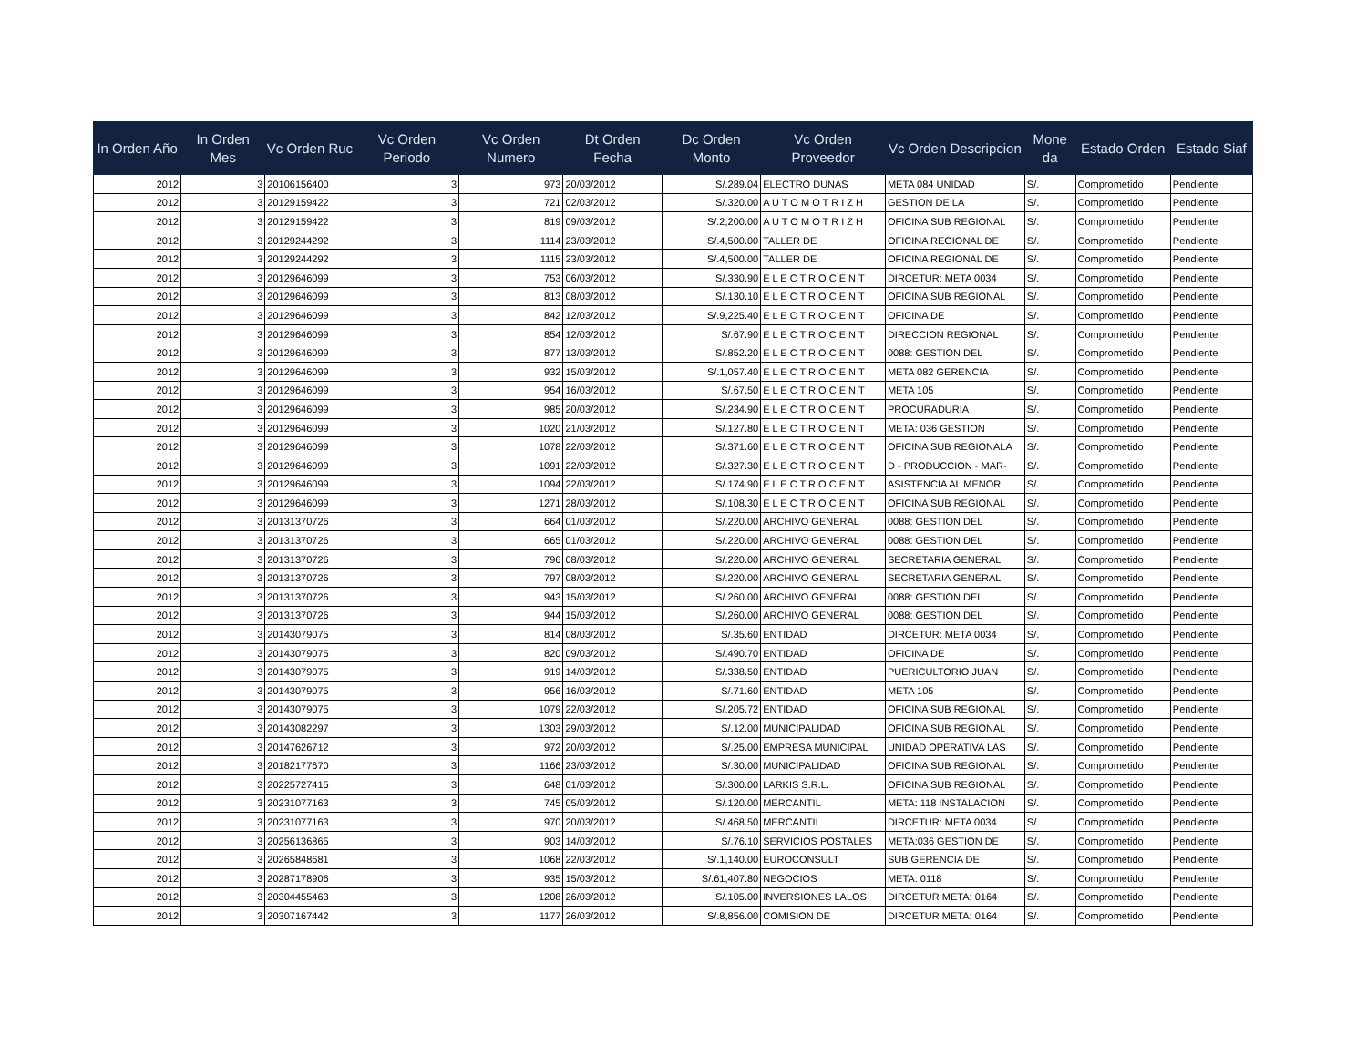| In Orden Año | In Orden Mes | Vc Orden Ruc | Vc Orden Periodo | Vc Orden Numero | Dt Orden Fecha | Dc Orden Monto | Vc Orden Proveedor | Vc Orden Descripcion | Mone da | Estado Orden | Estado Siaf |
| --- | --- | --- | --- | --- | --- | --- | --- | --- | --- | --- | --- |
| 2012 | 3 | 20106156400 | 3 | 973 | 20/03/2012 | S/.289.04 | ELECTRO DUNAS | META 084 UNIDAD | S/. | Comprometido | Pendiente |
| 2012 | 3 | 20129159422 | 3 | 721 | 02/03/2012 | S/.320.00 | A U T O M O T R I Z H | GESTION DE LA | S/. | Comprometido | Pendiente |
| 2012 | 3 | 20129159422 | 3 | 819 | 09/03/2012 | S/.2,200.00 | A U T O M O T R I Z H | OFICINA SUB REGIONAL | S/. | Comprometido | Pendiente |
| 2012 | 3 | 20129244292 | 3 | 1114 | 23/03/2012 | S/.4,500.00 | TALLER DE | OFICINA REGIONAL DE | S/. | Comprometido | Pendiente |
| 2012 | 3 | 20129244292 | 3 | 1115 | 23/03/2012 | S/.4,500.00 | TALLER DE | OFICINA REGIONAL DE | S/. | Comprometido | Pendiente |
| 2012 | 3 | 20129646099 | 3 | 753 | 06/03/2012 | S/.330.90 | E L E C T R O C E N T | DIRCETUR: META 0034 | S/. | Comprometido | Pendiente |
| 2012 | 3 | 20129646099 | 3 | 813 | 08/03/2012 | S/.130.10 | E L E C T R O C E N T | OFICINA SUB REGIONAL | S/. | Comprometido | Pendiente |
| 2012 | 3 | 20129646099 | 3 | 842 | 12/03/2012 | S/.9,225.40 | E L E C T R O C E N T | OFICINA DE | S/. | Comprometido | Pendiente |
| 2012 | 3 | 20129646099 | 3 | 854 | 12/03/2012 | S/.67.90 | E L E C T R O C E N T | DIRECCION REGIONAL | S/. | Comprometido | Pendiente |
| 2012 | 3 | 20129646099 | 3 | 877 | 13/03/2012 | S/.852.20 | E L E C T R O C E N T | 0088: GESTION DEL | S/. | Comprometido | Pendiente |
| 2012 | 3 | 20129646099 | 3 | 932 | 15/03/2012 | S/.1,057.40 | E L E C T R O C E N T | META 082 GERENCIA | S/. | Comprometido | Pendiente |
| 2012 | 3 | 20129646099 | 3 | 954 | 16/03/2012 | S/.67.50 | E L E C T R O C E N T | META 105 | S/. | Comprometido | Pendiente |
| 2012 | 3 | 20129646099 | 3 | 985 | 20/03/2012 | S/.234.90 | E L E C T R O C E N T | PROCURADURIA | S/. | Comprometido | Pendiente |
| 2012 | 3 | 20129646099 | 3 | 1020 | 21/03/2012 | S/.127.80 | E L E C T R O C E N T | META: 036 GESTION | S/. | Comprometido | Pendiente |
| 2012 | 3 | 20129646099 | 3 | 1078 | 22/03/2012 | S/.371.60 | E L E C T R O C E N T | OFICINA SUB REGIONALA | S/. | Comprometido | Pendiente |
| 2012 | 3 | 20129646099 | 3 | 1091 | 22/03/2012 | S/.327.30 | E L E C T R O C E N T | D - PRODUCCION - MAR- | S/. | Comprometido | Pendiente |
| 2012 | 3 | 20129646099 | 3 | 1094 | 22/03/2012 | S/.174.90 | E L E C T R O C E N T | ASISTENCIA AL MENOR | S/. | Comprometido | Pendiente |
| 2012 | 3 | 20129646099 | 3 | 1271 | 28/03/2012 | S/.108.30 | E L E C T R O C E N T | OFICINA SUB REGIONAL | S/. | Comprometido | Pendiente |
| 2012 | 3 | 20131370726 | 3 | 664 | 01/03/2012 | S/.220.00 | ARCHIVO GENERAL | 0088: GESTION DEL | S/. | Comprometido | Pendiente |
| 2012 | 3 | 20131370726 | 3 | 665 | 01/03/2012 | S/.220.00 | ARCHIVO GENERAL | 0088: GESTION DEL | S/. | Comprometido | Pendiente |
| 2012 | 3 | 20131370726 | 3 | 796 | 08/03/2012 | S/.220.00 | ARCHIVO GENERAL | SECRETARIA GENERAL | S/. | Comprometido | Pendiente |
| 2012 | 3 | 20131370726 | 3 | 797 | 08/03/2012 | S/.220.00 | ARCHIVO GENERAL | SECRETARIA GENERAL | S/. | Comprometido | Pendiente |
| 2012 | 3 | 20131370726 | 3 | 943 | 15/03/2012 | S/.260.00 | ARCHIVO GENERAL | 0088: GESTION DEL | S/. | Comprometido | Pendiente |
| 2012 | 3 | 20131370726 | 3 | 944 | 15/03/2012 | S/.260.00 | ARCHIVO GENERAL | 0088: GESTION DEL | S/. | Comprometido | Pendiente |
| 2012 | 3 | 20143079075 | 3 | 814 | 08/03/2012 | S/.35.60 | ENTIDAD | DIRCETUR: META 0034 | S/. | Comprometido | Pendiente |
| 2012 | 3 | 20143079075 | 3 | 820 | 09/03/2012 | S/.490.70 | ENTIDAD | OFICINA DE | S/. | Comprometido | Pendiente |
| 2012 | 3 | 20143079075 | 3 | 919 | 14/03/2012 | S/.338.50 | ENTIDAD | PUERICULTORIO JUAN | S/. | Comprometido | Pendiente |
| 2012 | 3 | 20143079075 | 3 | 956 | 16/03/2012 | S/.71.60 | ENTIDAD | META 105 | S/. | Comprometido | Pendiente |
| 2012 | 3 | 20143079075 | 3 | 1079 | 22/03/2012 | S/.205.72 | ENTIDAD | OFICINA SUB REGIONAL | S/. | Comprometido | Pendiente |
| 2012 | 3 | 20143082297 | 3 | 1303 | 29/03/2012 | S/.12.00 | MUNICIPALIDAD | OFICINA SUB REGIONAL | S/. | Comprometido | Pendiente |
| 2012 | 3 | 20147626712 | 3 | 972 | 20/03/2012 | S/.25.00 | EMPRESA MUNICIPAL | UNIDAD OPERATIVA LAS | S/. | Comprometido | Pendiente |
| 2012 | 3 | 20182177670 | 3 | 1166 | 23/03/2012 | S/.30.00 | MUNICIPALIDAD | OFICINA SUB REGIONAL | S/. | Comprometido | Pendiente |
| 2012 | 3 | 20225727415 | 3 | 648 | 01/03/2012 | S/.300.00 | LARKIS S.R.L. | OFICINA SUB REGIONAL | S/. | Comprometido | Pendiente |
| 2012 | 3 | 20231077163 | 3 | 745 | 05/03/2012 | S/.120.00 | MERCANTIL | META: 118 INSTALACION | S/. | Comprometido | Pendiente |
| 2012 | 3 | 20231077163 | 3 | 970 | 20/03/2012 | S/.468.50 | MERCANTIL | DIRCETUR: META 0034 | S/. | Comprometido | Pendiente |
| 2012 | 3 | 20256136865 | 3 | 903 | 14/03/2012 | S/.76.10 | SERVICIOS POSTALES | META:036 GESTION DE | S/. | Comprometido | Pendiente |
| 2012 | 3 | 20265848681 | 3 | 1068 | 22/03/2012 | S/.1,140.00 | EUROCONSULT | SUB GERENCIA DE | S/. | Comprometido | Pendiente |
| 2012 | 3 | 20287178906 | 3 | 935 | 15/03/2012 | S/.61,407.80 | NEGOCIOS | META: 0118 | S/. | Comprometido | Pendiente |
| 2012 | 3 | 20304455463 | 3 | 1208 | 26/03/2012 | S/.105.00 | INVERSIONES LALOS | DIRCETUR META: 0164 | S/. | Comprometido | Pendiente |
| 2012 | 3 | 20307167442 | 3 | 1177 | 26/03/2012 | S/.8,856.00 | COMISION DE | DIRCETUR META: 0164 | S/. | Comprometido | Pendiente |